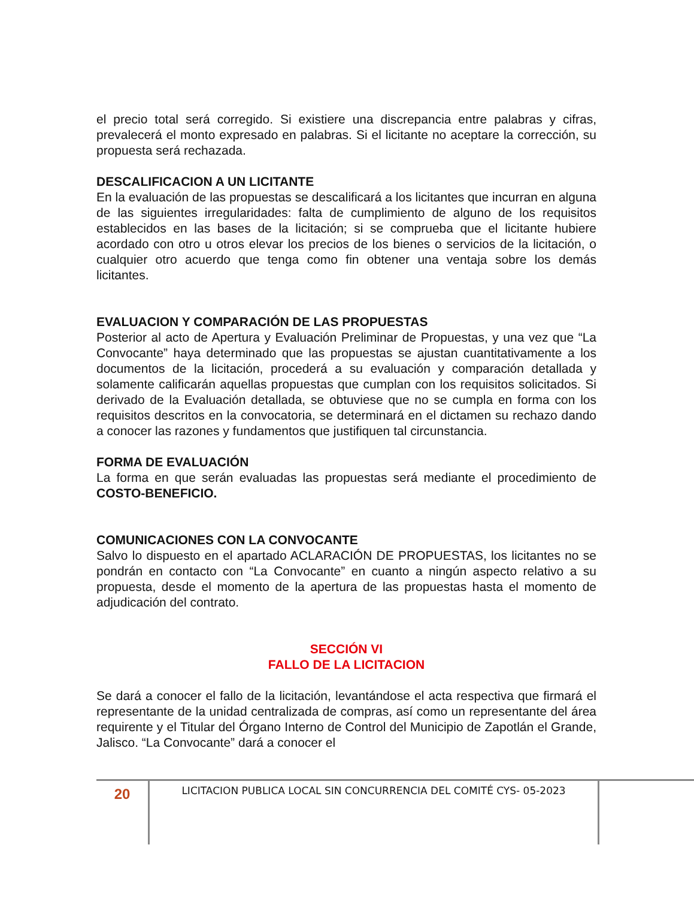el precio total será corregido. Si existiere una discrepancia entre palabras y cifras, prevalecerá el monto expresado en palabras. Si el licitante no aceptare la corrección, su propuesta será rechazada.
DESCALIFICACION A UN LICITANTE
En la evaluación de las propuestas se descalificará a los licitantes que incurran en alguna de las siguientes irregularidades: falta de cumplimiento de alguno de los requisitos establecidos en las bases de la licitación; si se comprueba que el licitante hubiere acordado con otro u otros elevar los precios de los bienes o servicios de la licitación, o cualquier otro acuerdo que tenga como fin obtener una ventaja sobre los demás licitantes.
EVALUACION Y COMPARACIÓN DE LAS PROPUESTAS
Posterior al acto de Apertura y Evaluación Preliminar de Propuestas, y una vez que “La Convocante” haya determinado que las propuestas se ajustan cuantitativamente a los documentos de la licitación, procederá a su evaluación y comparación detallada y solamente calificarán aquellas propuestas que cumplan con los requisitos solicitados. Si derivado de la Evaluación detallada, se obtuviese que no se cumpla en forma con los requisitos descritos en la convocatoria, se determinará en el dictamen su rechazo dando a conocer las razones y fundamentos que justifiquen tal circunstancia.
FORMA DE EVALUACIÓN
La forma en que serán evaluadas las propuestas será mediante el procedimiento de COSTO-BENEFICIO.
COMUNICACIONES CON LA CONVOCANTE
Salvo lo dispuesto en el apartado ACLARACIÓN DE PROPUESTAS, los licitantes no se pondrán en contacto con “La Convocante” en cuanto a ningún aspecto relativo a su propuesta, desde el momento de la apertura de las propuestas hasta el momento de adjudicación del contrato.
SECCIÓN VI
FALLO DE LA LICITACION
Se dará a conocer el fallo de la licitación, levantándose el acta respectiva que firmará el representante de la unidad centralizada de compras, así como un representante del área requirente y el Titular del Órgano Interno de Control del Municipio de Zapotlán el Grande, Jalisco. “La Convocante” dará a conocer el
20
LICITACION PUBLICA LOCAL SIN CONCURRENCIA DEL COMITÉ CYS- 05-2023